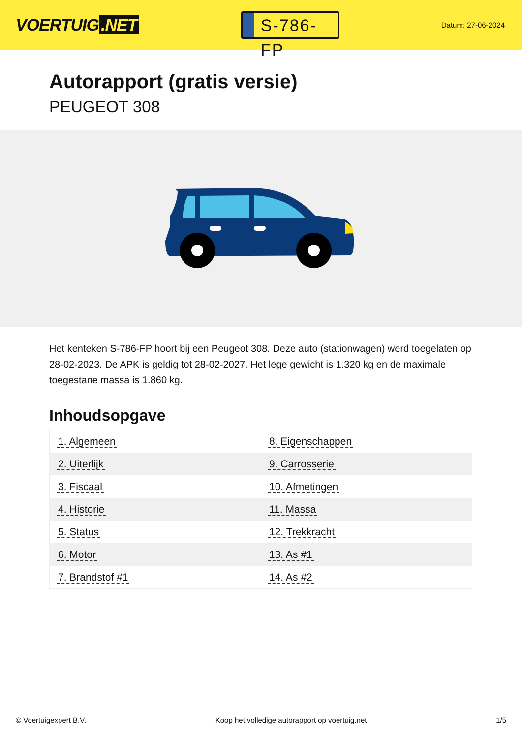VOERTUIG.NET
S-786-FP
Datum: 27-06-2024
Autorapport (gratis versie)
PEUGEOT 308
Het kenteken S-786-FP hoort bij een Peugeot 308. Deze auto (stationwagen) werd toegelaten op 28-02-2023. De APK is geldig tot 28-02-2027. Het lege gewicht is 1.320 kg en de maximale toegestane massa is 1.860 kg.
Inhoudsopgave
| 1. Algemeen | 8. Eigenschappen |
| 2. Uiterlijk | 9. Carrosserie |
| 3. Fiscaal | 10. Afmetingen |
| 4. Historie | 11. Massa |
| 5. Status | 12. Trekkracht |
| 6. Motor | 13. As #1 |
| 7. Brandstof #1 | 14. As #2 |
© Voertuigexpert B.V. Koop het volledige autorapport op voertuig.net 1/5